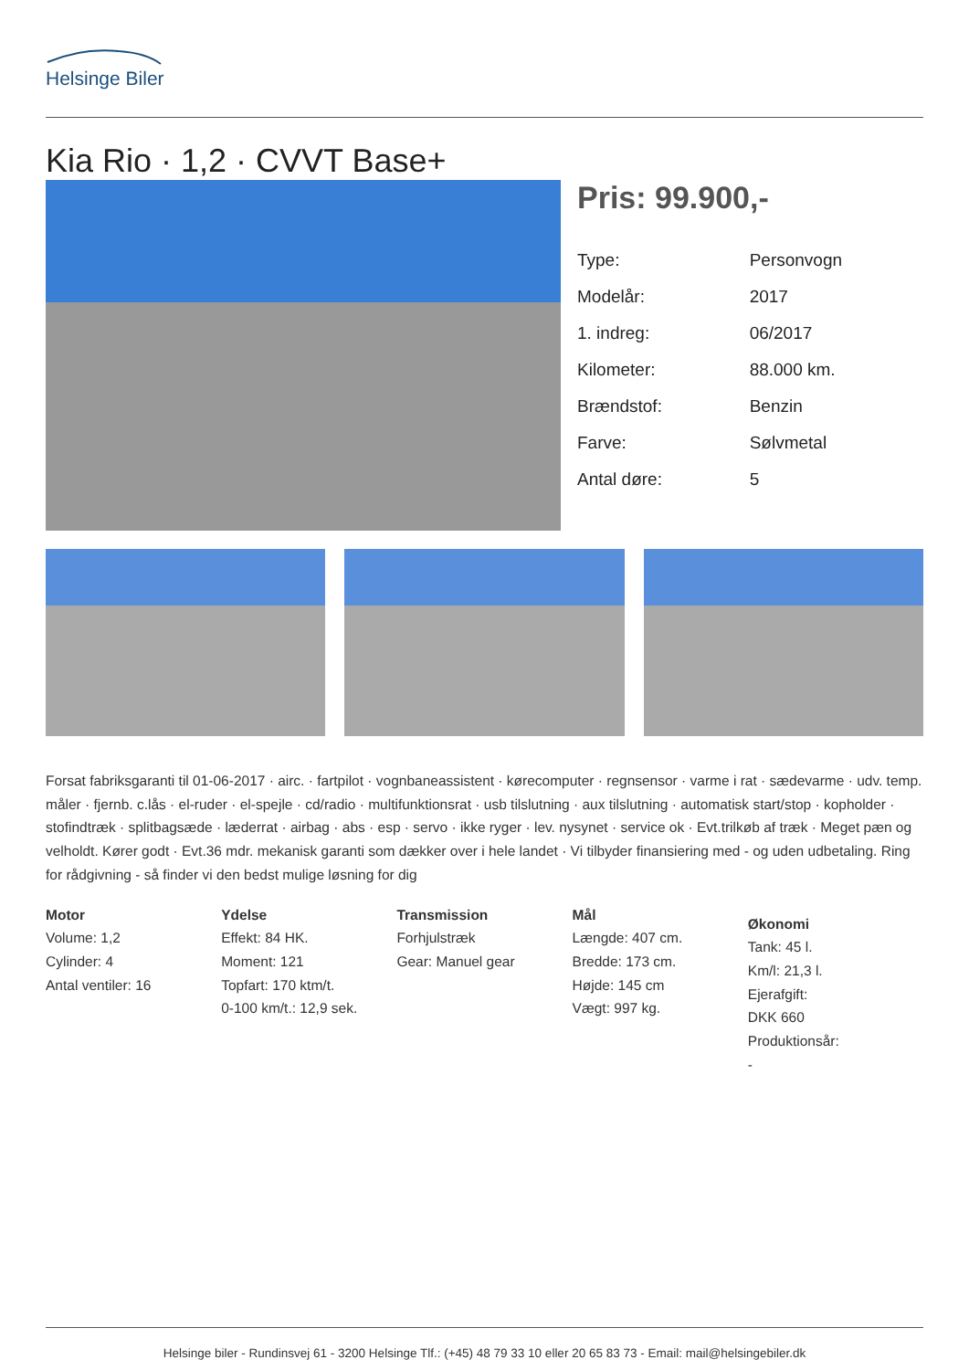Helsinge Biler
Kia Rio · 1,2 · CVVT Base+
Pris: 99.900,-
| Type: | Personvogn |
| Modelår: | 2017 |
| 1. indreg: | 06/2017 |
| Kilometer: | 88.000 km. |
| Brændstof: | Benzin |
| Farve: | Sølvmetal |
| Antal døre: | 5 |
Forsat fabriksgaranti til 01-06-2017 · airc. · fartpilot · vognbaneassistent · kørecomputer · regnsensor · varme i rat · sædevarme · udv. temp. måler · fjernb. c.lås · el-ruder · el-spejle · cd/radio · multifunktionsrat · usb tilslutning · aux tilslutning · automatisk start/stop · kopholder · stofindtræk · splitbagsæde · læderrat · airbag · abs · esp · servo · ikke ryger · lev. nysynet · service ok · Evt.trilkøb af træk · Meget pæn og velholdt. Kører godt · Evt.36 mdr. mekanisk garanti som dækker over i hele landet · Vi tilbyder finansiering med - og uden udbetaling. Ring for rådgivning - så finder vi den bedst mulige løsning for dig
Motor
Volume: 1,2
Cylinder: 4
Antal ventiler: 16
Ydelse
Effekt: 84 HK.
Moment: 121
Topfart: 170 ktm/t.
0-100 km/t.: 12,9 sek.
Transmission
Forhjulstræk
Gear: Manuel gear
Mål
Længde: 407 cm.
Bredde: 173 cm.
Højde: 145 cm
Vægt: 997 kg.
Økonomi
Tank: 45 l.
Km/l: 21,3 l.
Ejerafgift:
DKK 660
Produktionsår:
-
Helsinge biler - Rundinsvej 61 - 3200 Helsinge Tlf.: (+45) 48 79 33 10 eller 20 65 83 73 - Email: mail@helsingebiler.dk